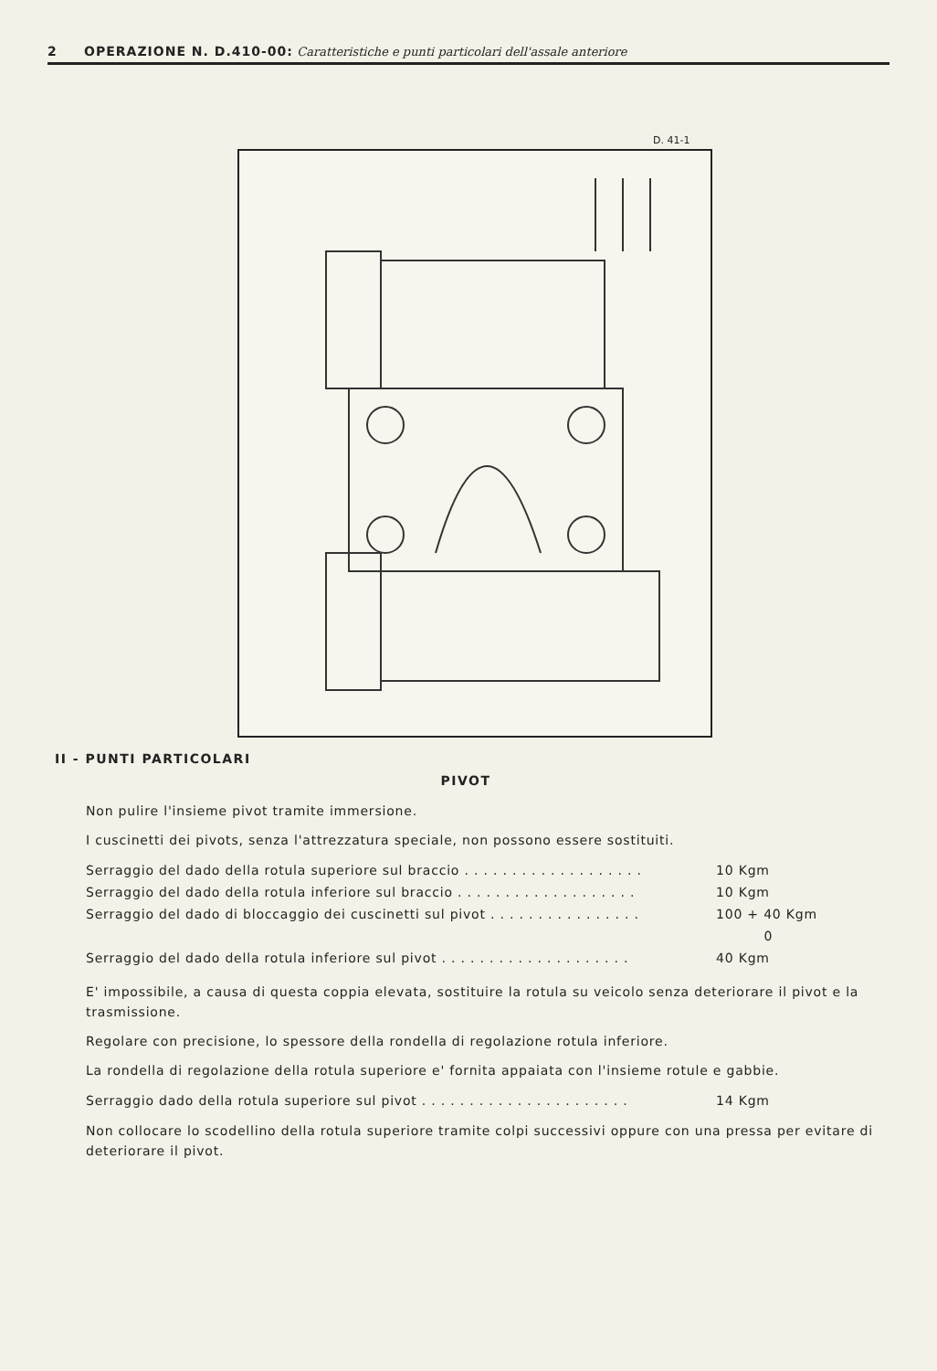2 OPERAZIONE N. D.410-00: Caratteristiche e punti particolari dell'assale anteriore
D. 41-1
II - PUNTI PARTICOLARI
PIVOT
Non pulire l'insieme pivot tramite immersione.
I cuscinetti dei pivots, senza l'attrezzatura speciale, non possono essere sostituiti.
Serraggio del dado della rotula superiore sul braccio . . . . . . . . . . . . . . . . . . . 10 Kgm
Serraggio del dado della rotula inferiore sul braccio . . . . . . . . . . . . . . . . . . . 10 Kgm
Serraggio del dado di bloccaggio dei cuscinetti sul pivot . . . . . . . . . . . . . . . . 100 + 40 Kgm
0
Serraggio del dado della rotula inferiore sul pivot . . . . . . . . . . . . . . . . . . . . 40 Kgm
E' impossibile, a causa di questa coppia elevata, sostituire la rotula su veicolo senza deteriorare il pivot e la trasmissione.
Regolare con precisione, lo spessore della rondella di regolazione rotula inferiore.
La rondella di regolazione della rotula superiore e' fornita appaiata con l'insieme rotule e gabbie.
Serraggio dado della rotula superiore sul pivot . . . . . . . . . . . . . . . . . . . . . . 14 Kgm
Non collocare lo scodellino della rotula superiore tramite colpi successivi oppure con una pressa per evitare di deteriorare il pivot.